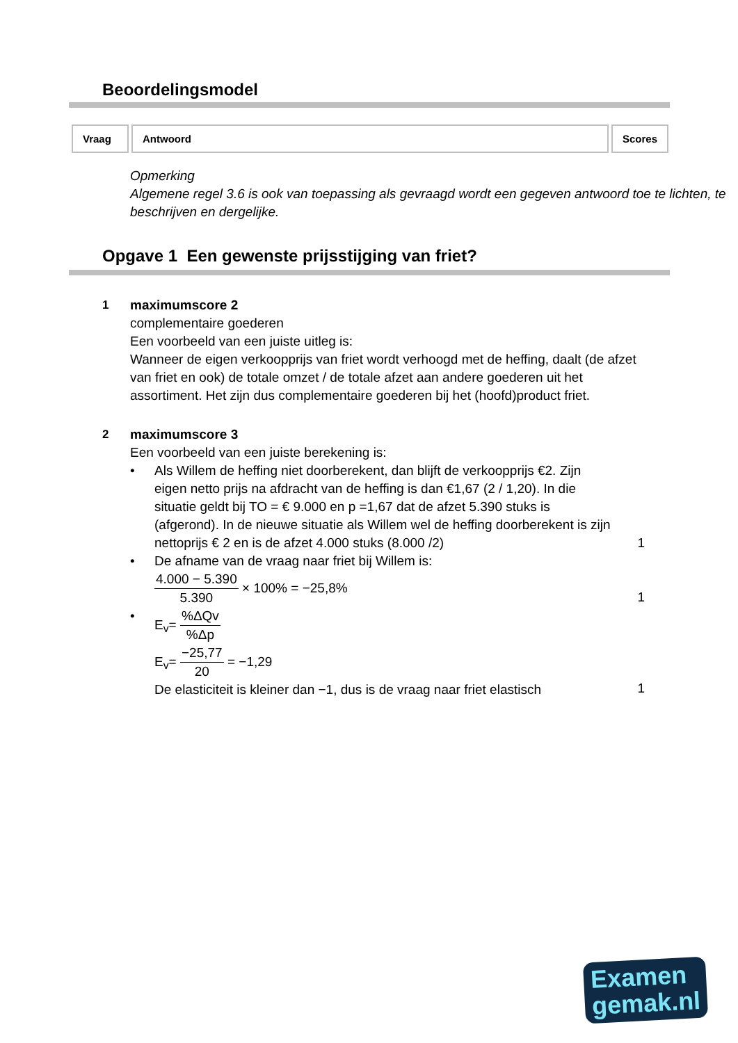Beoordelingsmodel
| Vraag | Antwoord | Scores |
| --- | --- | --- |
Opmerking
Algemene regel 3.6 is ook van toepassing als gevraagd wordt een gegeven antwoord toe te lichten, te beschrijven en dergelijke.
Opgave 1 Een gewenste prijsstijging van friet?
1 maximumscore 2
complementaire goederen
Een voorbeeld van een juiste uitleg is:
Wanneer de eigen verkoopprijs van friet wordt verhoogd met de heffing, daalt (de afzet van friet en ook) de totale omzet / de totale afzet aan andere goederen uit het assortiment. Het zijn dus complementaire goederen bij het (hoofd)product friet.
2 maximumscore 3
Een voorbeeld van een juiste berekening is:
• Als Willem de heffing niet doorberekent, dan blijft de verkoopprijs €2. Zijn eigen netto prijs na afdracht van de heffing is dan €1,67 (2 / 1,20). In die situatie geldt bij TO = € 9.000 en p =1,67 dat de afzet 5.390 stuks is (afgerond). In de nieuwe situatie als Willem wel de heffing doorberekent is zijn nettoprijs € 2 en is de afzet 4.000 stuks (8.000 /2)
1
• De afname van de vraag naar friet bij Willem is:
4.000 − 5.390 5.390 × 100% = −25,8%
1
• E<sub>v</sub>= %ΔQv%Δp
E<sub>v</sub>= −25,77 20 = −1,29
De elasticiteit is kleiner dan −1, dus is de vraag naar friet elastisch
1
Examen
gemak.nl